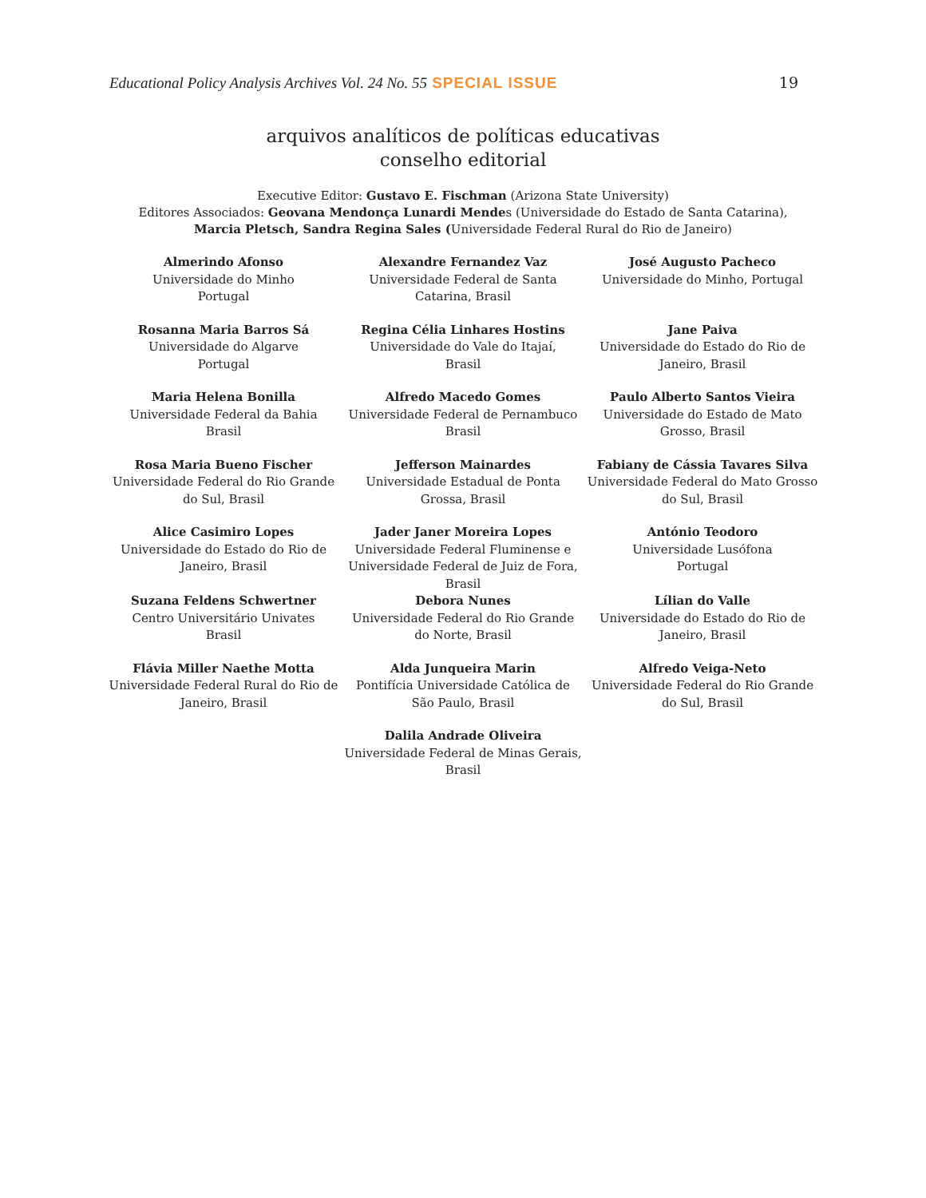Educational Policy Analysis Archives Vol. 24 No. 55 SPECIAL ISSUE 19
arquivos analíticos de políticas educativas
conselho editorial
Executive Editor: Gustavo E. Fischman (Arizona State University)
Editores Associados: Geovana Mendonça Lunardi Mendes (Universidade do Estado de Santa Catarina),
Marcia Pletsch, Sandra Regina Sales (Universidade Federal Rural do Rio de Janeiro)
| Almerindo Afonso Universidade do Minho Portugal | Alexandre Fernandez Vaz Universidade Federal de Santa Catarina, Brasil | José Augusto Pacheco Universidade do Minho, Portugal |
| Rosanna Maria Barros Sá Universidade do Algarve Portugal | Regina Célia Linhares Hostins Universidade do Vale do Itajaí, Brasil | Jane Paiva Universidade do Estado do Rio de Janeiro, Brasil |
| Maria Helena Bonilla Universidade Federal da Bahia Brasil | Alfredo Macedo Gomes Universidade Federal de Pernambuco Brasil | Paulo Alberto Santos Vieira Universidade do Estado de Mato Grosso, Brasil |
| Rosa Maria Bueno Fischer Universidade Federal do Rio Grande do Sul, Brasil | Jefferson Mainardes Universidade Estadual de Ponta Grossa, Brasil | Fabiany de Cássia Tavares Silva Universidade Federal do Mato Grosso do Sul, Brasil |
| Alice Casimiro Lopes Universidade do Estado do Rio de Janeiro, Brasil | Jader Janer Moreira Lopes Universidade Federal Fluminense e Universidade Federal de Juiz de Fora, Brasil | António Teodoro Universidade Lusófona Portugal |
| Suzana Feldens Schwertner Centro Universitário Univates Brasil | Debora Nunes Universidade Federal do Rio Grande do Norte, Brasil | Lílian do Valle Universidade do Estado do Rio de Janeiro, Brasil |
| Flávia Miller Naethe Motta Universidade Federal Rural do Rio de Janeiro, Brasil | Alda Junqueira Marin Pontifícia Universidade Católica de São Paulo, Brasil | Alfredo Veiga-Neto Universidade Federal do Rio Grande do Sul, Brasil |
| | Dalila Andrade Oliveira Universidade Federal de Minas Gerais, Brasil | |